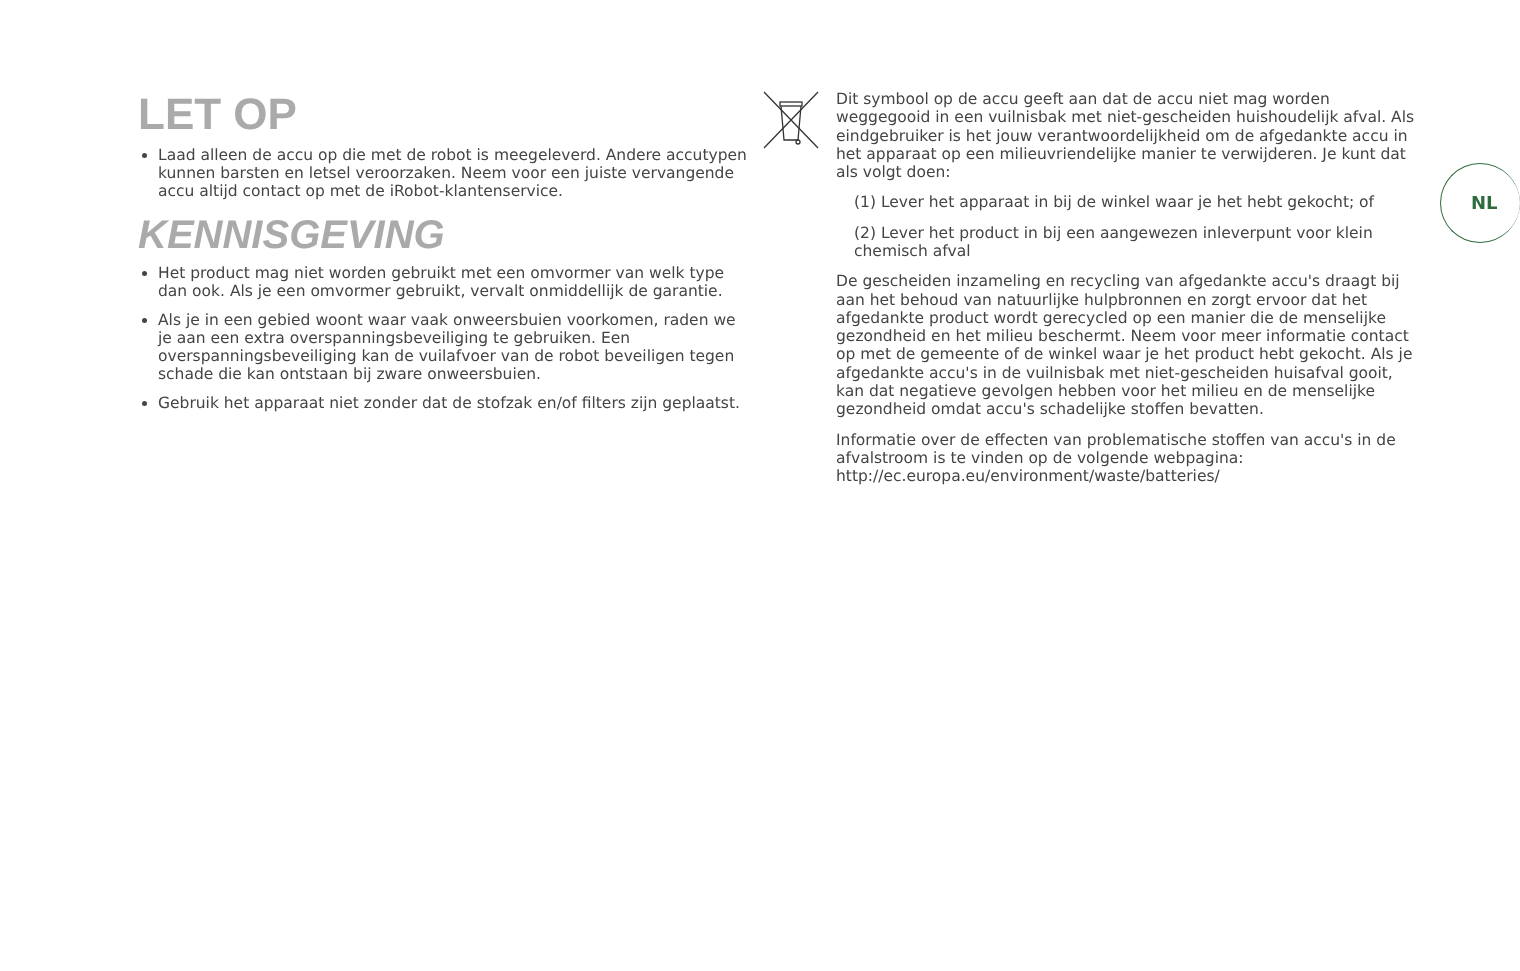LET OP
Laad alleen de accu op die met de robot is meegeleverd. Andere accutypen kunnen barsten en letsel veroorzaken. Neem voor een juiste vervangende accu altijd contact op met de iRobot-klantenservice.
KENNISGEVING
Het product mag niet worden gebruikt met een omvormer van welk type dan ook. Als je een omvormer gebruikt, vervalt onmiddellijk de garantie.
Als je in een gebied woont waar vaak onweersbuien voorkomen, raden we je aan een extra overspanningsbeveiliging te gebruiken. Een overspanningsbeveiliging kan de vuilafvoer van de robot beveiligen tegen schade die kan ontstaan bij zware onweersbuien.
Gebruik het apparaat niet zonder dat de stofzak en/of filters zijn geplaatst.
Dit symbool op de accu geeft aan dat de accu niet mag worden weggegooid in een vuilnisbak met niet-gescheiden huishoudelijk afval. Als eindgebruiker is het jouw verantwoordelijkheid om de afgedankte accu in het apparaat op een milieuvriendelijke manier te verwijderen. Je kunt dat als volgt doen:
(1) Lever het apparaat in bij de winkel waar je het hebt gekocht; of
(2) Lever het product in bij een aangewezen inleverpunt voor klein chemisch afval
De gescheiden inzameling en recycling van afgedankte accu's draagt bij aan het behoud van natuurlijke hulpbronnen en zorgt ervoor dat het afgedankte product wordt gerecycled op een manier die de menselijke gezondheid en het milieu beschermt. Neem voor meer informatie contact op met de gemeente of de winkel waar je het product hebt gekocht. Als je afgedankte accu's in de vuilnisbak met niet-gescheiden huisafval gooit, kan dat negatieve gevolgen hebben voor het milieu en de menselijke gezondheid omdat accu's schadelijke stoffen bevatten.
Informatie over de effecten van problematische stoffen van accu's in de afvalstroom is te vinden op de volgende webpagina: http://ec.europa.eu/environment/waste/batteries/
NL